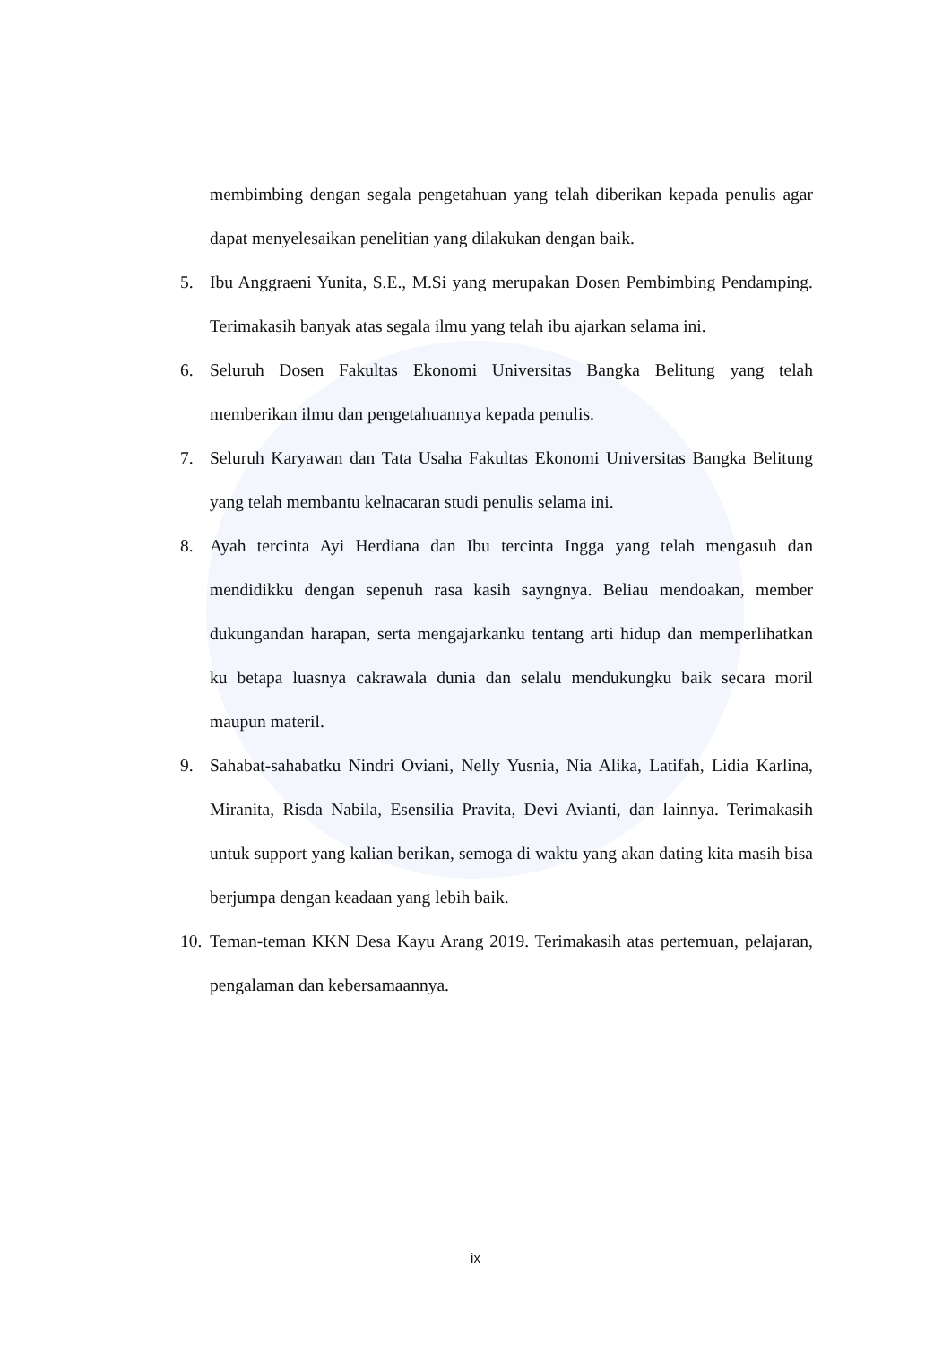membimbing dengan segala pengetahuan yang telah diberikan kepada penulis agar dapat menyelesaikan penelitian yang dilakukan dengan baik.
5. Ibu Anggraeni Yunita, S.E., M.Si yang merupakan Dosen Pembimbing Pendamping. Terimakasih banyak atas segala ilmu yang telah ibu ajarkan selama ini.
6. Seluruh Dosen Fakultas Ekonomi Universitas Bangka Belitung yang telah memberikan ilmu dan pengetahuannya kepada penulis.
7. Seluruh Karyawan dan Tata Usaha Fakultas Ekonomi Universitas Bangka Belitung yang telah membantu kelnacaran studi penulis selama ini.
8. Ayah tercinta Ayi Herdiana dan Ibu tercinta Ingga yang telah mengasuh dan mendidikku dengan sepenuh rasa kasih sayngnya. Beliau mendoakan, member dukungandan harapan, serta mengajarkanku tentang arti hidup dan memperlihatkan ku betapa luasnya cakrawala dunia dan selalu mendukungku baik secara moril maupun materil.
9. Sahabat-sahabatku Nindri Oviani, Nelly Yusnia, Nia Alika, Latifah, Lidia Karlina, Miranita, Risda Nabila, Esensilia Pravita, Devi Avianti, dan lainnya. Terimakasih untuk support yang kalian berikan, semoga di waktu yang akan dating kita masih bisa berjumpa dengan keadaan yang lebih baik.
10. Teman-teman KKN Desa Kayu Arang 2019. Terimakasih atas pertemuan, pelajaran, pengalaman dan kebersamaannya.
ix